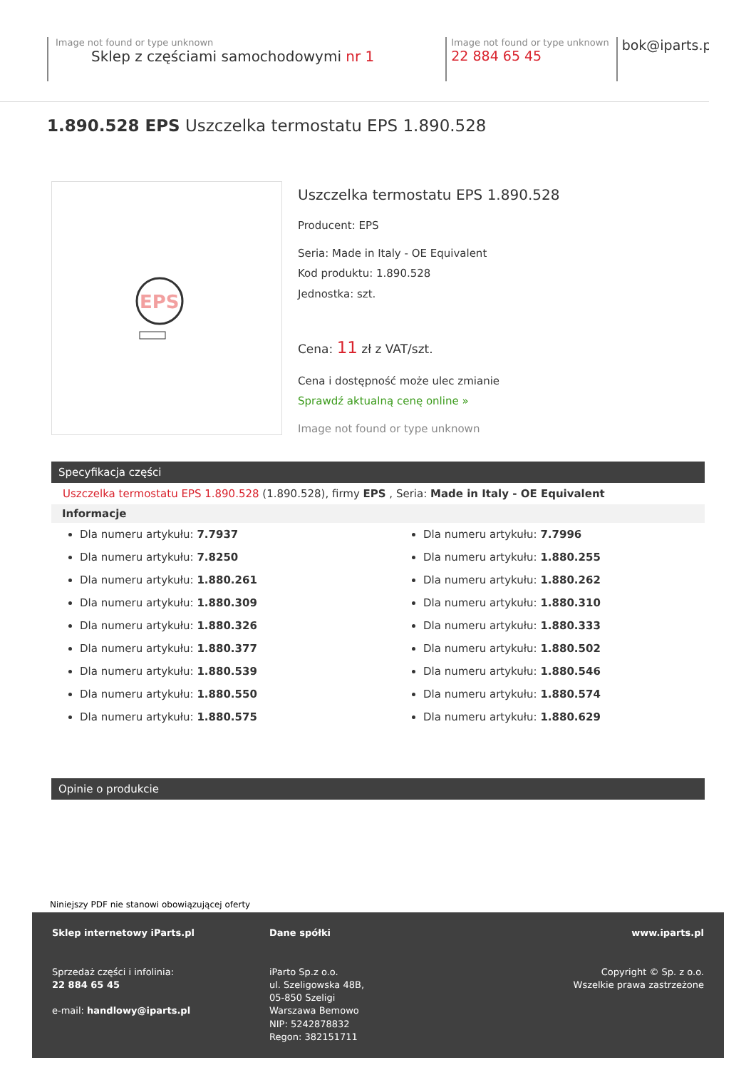Image not found or type unknown
Sklep z częściami samochodowymi nr 1 Image not found or type unknown
22 884 65 45 bok@iparts.pl
1.890.528 EPS Uszczelka termostatu EPS 1.890.528
EPS
Uszczelka termostatu EPS 1.890.528
Producent: EPS
Seria: Made in Italy - OE Equivalent
Kod produktu: 1.890.528
Jednostka: szt.
Cena: 11 zł z VAT/szt.
Cena i dostępność może ulec zmianie
Sprawdź aktualną cenę online »
Image not found or type unknown
Specyfikacja części
Uszczelka termostatu EPS 1.890.528 (1.890.528), firmy EPS , Seria: Made in Italy - OE Equivalent
Informacje
Dla numeru artykułu: 7.7937
Dla numeru artykułu: 7.8250
Dla numeru artykułu: 1.880.261
Dla numeru artykułu: 1.880.309
Dla numeru artykułu: 1.880.326
Dla numeru artykułu: 1.880.377
Dla numeru artykułu: 1.880.539
Dla numeru artykułu: 1.880.550
Dla numeru artykułu: 1.880.575
Dla numeru artykułu: 7.7996
Dla numeru artykułu: 1.880.255
Dla numeru artykułu: 1.880.262
Dla numeru artykułu: 1.880.310
Dla numeru artykułu: 1.880.333
Dla numeru artykułu: 1.880.502
Dla numeru artykułu: 1.880.546
Dla numeru artykułu: 1.880.574
Dla numeru artykułu: 1.880.629
Opinie o produkcie
Niniejszy PDF nie stanowi obowiązującej oferty
Sklep internetowy iParts.pl
Sprzedaż części i infolinia:
22 884 65 45
e-mail: handlowy@iparts.pl
Dane spółki
iParto Sp.z o.o.
ul. Szeligowska 48B,
05-850 Szeligi
Warszawa Bemowo
NIP: 5242878832
Regon: 382151711
www.iparts.pl
Copyright © Sp. z o.o.
Wszelkie prawa zastrzeżone